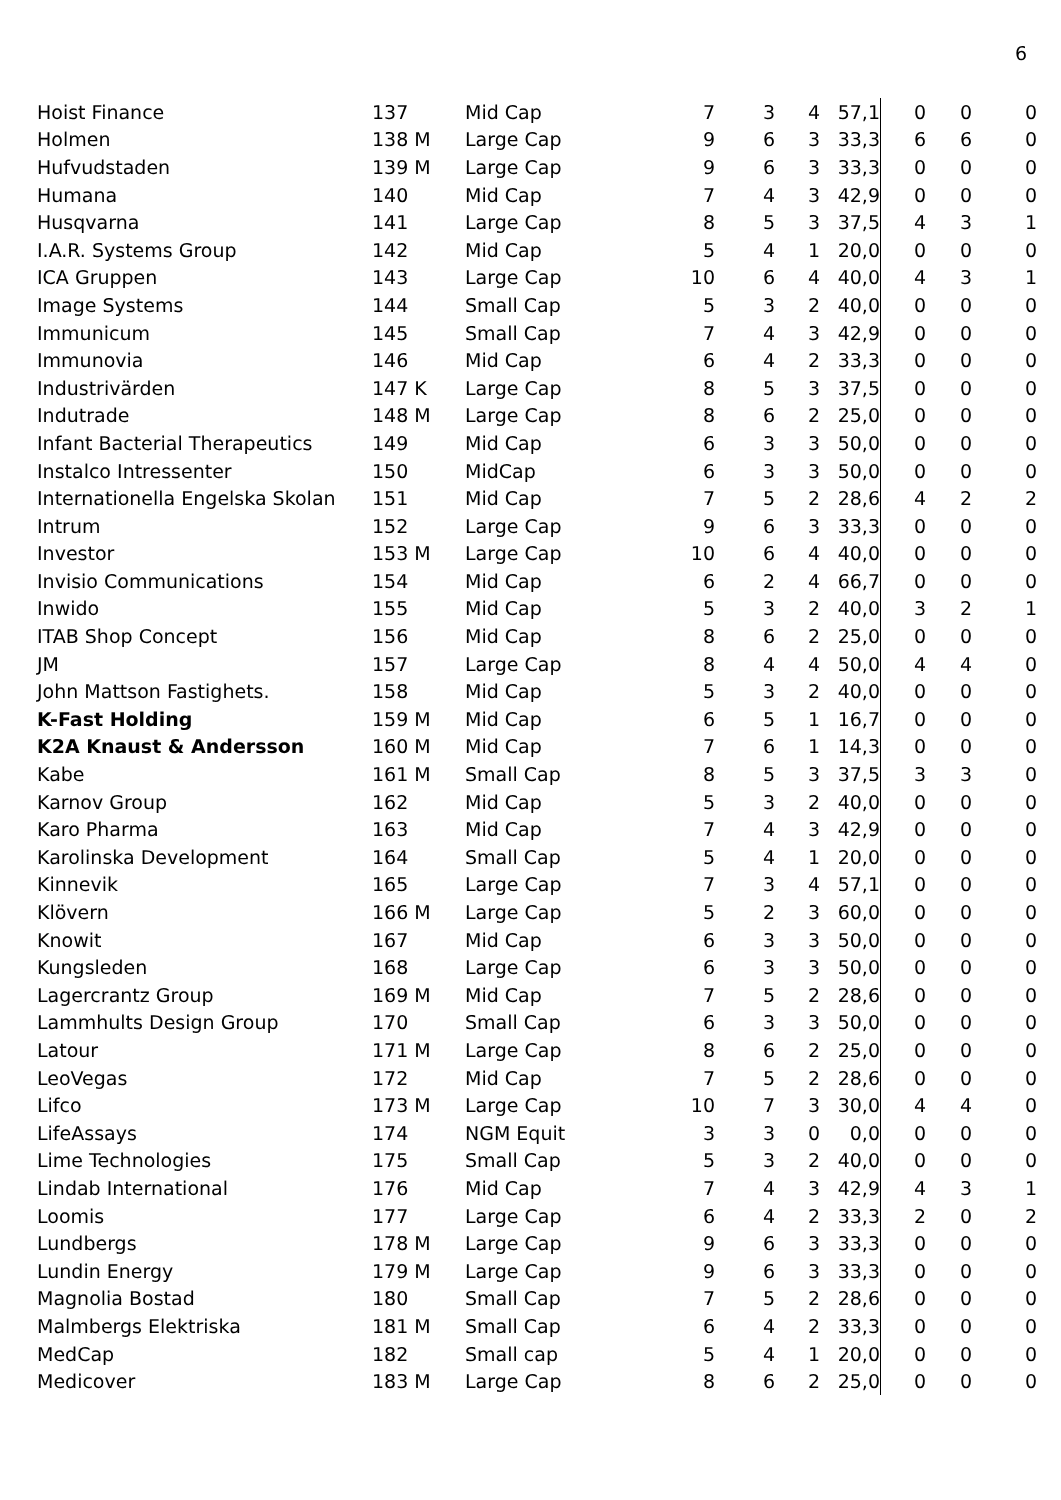6
| Hoist Finance | 137 | Mid Cap | 7 | 3 | 4 | 57,1 | 0 | 0 | 0 |
| Holmen | 138 M | Large Cap | 9 | 6 | 3 | 33,3 | 6 | 6 | 0 |
| Hufvudstaden | 139 M | Large Cap | 9 | 6 | 3 | 33,3 | 0 | 0 | 0 |
| Humana | 140 | Mid Cap | 7 | 4 | 3 | 42,9 | 0 | 0 | 0 |
| Husqvarna | 141 | Large Cap | 8 | 5 | 3 | 37,5 | 4 | 3 | 1 |
| I.A.R. Systems Group | 142 | Mid Cap | 5 | 4 | 1 | 20,0 | 0 | 0 | 0 |
| ICA Gruppen | 143 | Large Cap | 10 | 6 | 4 | 40,0 | 4 | 3 | 1 |
| Image Systems | 144 | Small Cap | 5 | 3 | 2 | 40,0 | 0 | 0 | 0 |
| Immunicum | 145 | Small Cap | 7 | 4 | 3 | 42,9 | 0 | 0 | 0 |
| Immunovia | 146 | Mid Cap | 6 | 4 | 2 | 33,3 | 0 | 0 | 0 |
| Industrivärden | 147 K | Large Cap | 8 | 5 | 3 | 37,5 | 0 | 0 | 0 |
| Indutrade | 148 M | Large Cap | 8 | 6 | 2 | 25,0 | 0 | 0 | 0 |
| Infant Bacterial Therapeutics | 149 | Mid Cap | 6 | 3 | 3 | 50,0 | 0 | 0 | 0 |
| Instalco Intressenter | 150 | MidCap | 6 | 3 | 3 | 50,0 | 0 | 0 | 0 |
| Internationella Engelska Skolan | 151 | Mid Cap | 7 | 5 | 2 | 28,6 | 4 | 2 | 2 |
| Intrum | 152 | Large Cap | 9 | 6 | 3 | 33,3 | 0 | 0 | 0 |
| Investor | 153 M | Large Cap | 10 | 6 | 4 | 40,0 | 0 | 0 | 0 |
| Invisio Communications | 154 | Mid Cap | 6 | 2 | 4 | 66,7 | 0 | 0 | 0 |
| Inwido | 155 | Mid Cap | 5 | 3 | 2 | 40,0 | 3 | 2 | 1 |
| ITAB Shop Concept | 156 | Mid Cap | 8 | 6 | 2 | 25,0 | 0 | 0 | 0 |
| JM | 157 | Large Cap | 8 | 4 | 4 | 50,0 | 4 | 4 | 0 |
| John Mattson Fastighets. | 158 | Mid Cap | 5 | 3 | 2 | 40,0 | 0 | 0 | 0 |
| K-Fast Holding | 159 M | Mid Cap | 6 | 5 | 1 | 16,7 | 0 | 0 | 0 |
| K2A Knaust & Andersson | 160 M | Mid Cap | 7 | 6 | 1 | 14,3 | 0 | 0 | 0 |
| Kabe | 161 M | Small Cap | 8 | 5 | 3 | 37,5 | 3 | 3 | 0 |
| Karnov Group | 162 | Mid Cap | 5 | 3 | 2 | 40,0 | 0 | 0 | 0 |
| Karo Pharma | 163 | Mid Cap | 7 | 4 | 3 | 42,9 | 0 | 0 | 0 |
| Karolinska Development | 164 | Small Cap | 5 | 4 | 1 | 20,0 | 0 | 0 | 0 |
| Kinnevik | 165 | Large Cap | 7 | 3 | 4 | 57,1 | 0 | 0 | 0 |
| Klövern | 166 M | Large Cap | 5 | 2 | 3 | 60,0 | 0 | 0 | 0 |
| Knowit | 167 | Mid Cap | 6 | 3 | 3 | 50,0 | 0 | 0 | 0 |
| Kungsleden | 168 | Large Cap | 6 | 3 | 3 | 50,0 | 0 | 0 | 0 |
| Lagercrantz Group | 169 M | Mid Cap | 7 | 5 | 2 | 28,6 | 0 | 0 | 0 |
| Lammhults Design Group | 170 | Small Cap | 6 | 3 | 3 | 50,0 | 0 | 0 | 0 |
| Latour | 171 M | Large Cap | 8 | 6 | 2 | 25,0 | 0 | 0 | 0 |
| LeoVegas | 172 | Mid Cap | 7 | 5 | 2 | 28,6 | 0 | 0 | 0 |
| Lifco | 173 M | Large Cap | 10 | 7 | 3 | 30,0 | 4 | 4 | 0 |
| LifeAssays | 174 | NGM Equit | 3 | 3 | 0 | 0,0 | 0 | 0 | 0 |
| Lime Technologies | 175 | Small Cap | 5 | 3 | 2 | 40,0 | 0 | 0 | 0 |
| Lindab International | 176 | Mid Cap | 7 | 4 | 3 | 42,9 | 4 | 3 | 1 |
| Loomis | 177 | Large Cap | 6 | 4 | 2 | 33,3 | 2 | 0 | 2 |
| Lundbergs | 178 M | Large Cap | 9 | 6 | 3 | 33,3 | 0 | 0 | 0 |
| Lundin Energy | 179 M | Large Cap | 9 | 6 | 3 | 33,3 | 0 | 0 | 0 |
| Magnolia Bostad | 180 | Small Cap | 7 | 5 | 2 | 28,6 | 0 | 0 | 0 |
| Malmbergs Elektriska | 181 M | Small Cap | 6 | 4 | 2 | 33,3 | 0 | 0 | 0 |
| MedCap | 182 | Small cap | 5 | 4 | 1 | 20,0 | 0 | 0 | 0 |
| Medicover | 183 M | Large Cap | 8 | 6 | 2 | 25,0 | 0 | 0 | 0 |